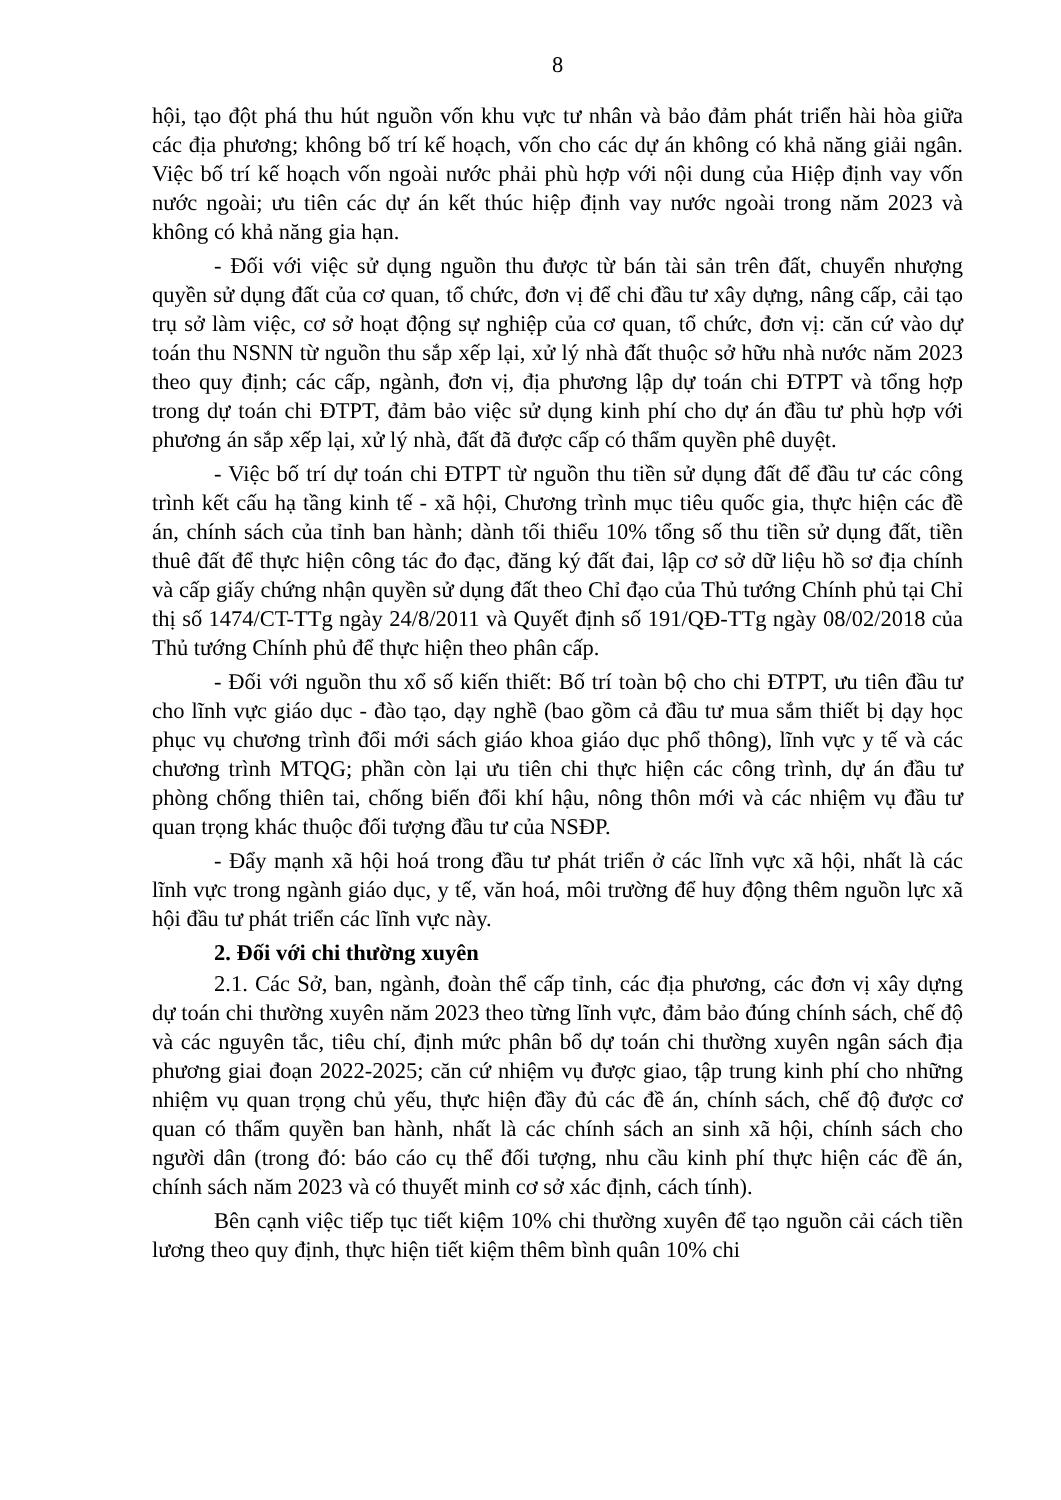8
hội, tạo đột phá thu hút nguồn vốn khu vực tư nhân và bảo đảm phát triển hài hòa giữa các địa phương; không bố trí kế hoạch, vốn cho các dự án không có khả năng giải ngân. Việc bố trí kế hoạch vốn ngoài nước phải phù hợp với nội dung của Hiệp định vay vốn nước ngoài; ưu tiên các dự án kết thúc hiệp định vay nước ngoài trong năm 2023 và không có khả năng gia hạn.
- Đối với việc sử dụng nguồn thu được từ bán tài sản trên đất, chuyển nhượng quyền sử dụng đất của cơ quan, tổ chức, đơn vị để chi đầu tư xây dựng, nâng cấp, cải tạo trụ sở làm việc, cơ sở hoạt động sự nghiệp của cơ quan, tổ chức, đơn vị: căn cứ vào dự toán thu NSNN từ nguồn thu sắp xếp lại, xử lý nhà đất thuộc sở hữu nhà nước năm 2023 theo quy định; các cấp, ngành, đơn vị, địa phương lập dự toán chi ĐTPT và tổng hợp trong dự toán chi ĐTPT, đảm bảo việc sử dụng kinh phí cho dự án đầu tư phù hợp với phương án sắp xếp lại, xử lý nhà, đất đã được cấp có thẩm quyền phê duyệt.
- Việc bố trí dự toán chi ĐTPT từ nguồn thu tiền sử dụng đất để đầu tư các công trình kết cấu hạ tầng kinh tế - xã hội, Chương trình mục tiêu quốc gia, thực hiện các đề án, chính sách của tỉnh ban hành; dành tối thiểu 10% tổng số thu tiền sử dụng đất, tiền thuê đất để thực hiện công tác đo đạc, đăng ký đất đai, lập cơ sở dữ liệu hồ sơ địa chính và cấp giấy chứng nhận quyền sử dụng đất theo Chỉ đạo của Thủ tướng Chính phủ tại Chỉ thị số 1474/CT-TTg ngày 24/8/2011 và Quyết định số 191/QĐ-TTg ngày 08/02/2018 của Thủ tướng Chính phủ để thực hiện theo phân cấp.
- Đối với nguồn thu xổ số kiến thiết: Bố trí toàn bộ cho chi ĐTPT, ưu tiên đầu tư cho lĩnh vực giáo dục - đào tạo, dạy nghề (bao gồm cả đầu tư mua sắm thiết bị dạy học phục vụ chương trình đổi mới sách giáo khoa giáo dục phổ thông), lĩnh vực y tế và các chương trình MTQG; phần còn lại ưu tiên chi thực hiện các công trình, dự án đầu tư phòng chống thiên tai, chống biến đổi khí hậu, nông thôn mới và các nhiệm vụ đầu tư quan trọng khác thuộc đối tượng đầu tư của NSĐP.
- Đẩy mạnh xã hội hoá trong đầu tư phát triển ở các lĩnh vực xã hội, nhất là các lĩnh vực trong ngành giáo dục, y tế, văn hoá, môi trường để huy động thêm nguồn lực xã hội đầu tư phát triển các lĩnh vực này.
2. Đối với chi thường xuyên
2.1. Các Sở, ban, ngành, đoàn thể cấp tỉnh, các địa phương, các đơn vị xây dựng dự toán chi thường xuyên năm 2023 theo từng lĩnh vực, đảm bảo đúng chính sách, chế độ và các nguyên tắc, tiêu chí, định mức phân bổ dự toán chi thường xuyên ngân sách địa phương giai đoạn 2022-2025; căn cứ nhiệm vụ được giao, tập trung kinh phí cho những nhiệm vụ quan trọng chủ yếu, thực hiện đầy đủ các đề án, chính sách, chế độ được cơ quan có thẩm quyền ban hành, nhất là các chính sách an sinh xã hội, chính sách cho người dân (trong đó: báo cáo cụ thể đối tượng, nhu cầu kinh phí thực hiện các đề án, chính sách năm 2023 và có thuyết minh cơ sở xác định, cách tính).
Bên cạnh việc tiếp tục tiết kiệm 10% chi thường xuyên để tạo nguồn cải cách tiền lương theo quy định, thực hiện tiết kiệm thêm bình quân 10% chi